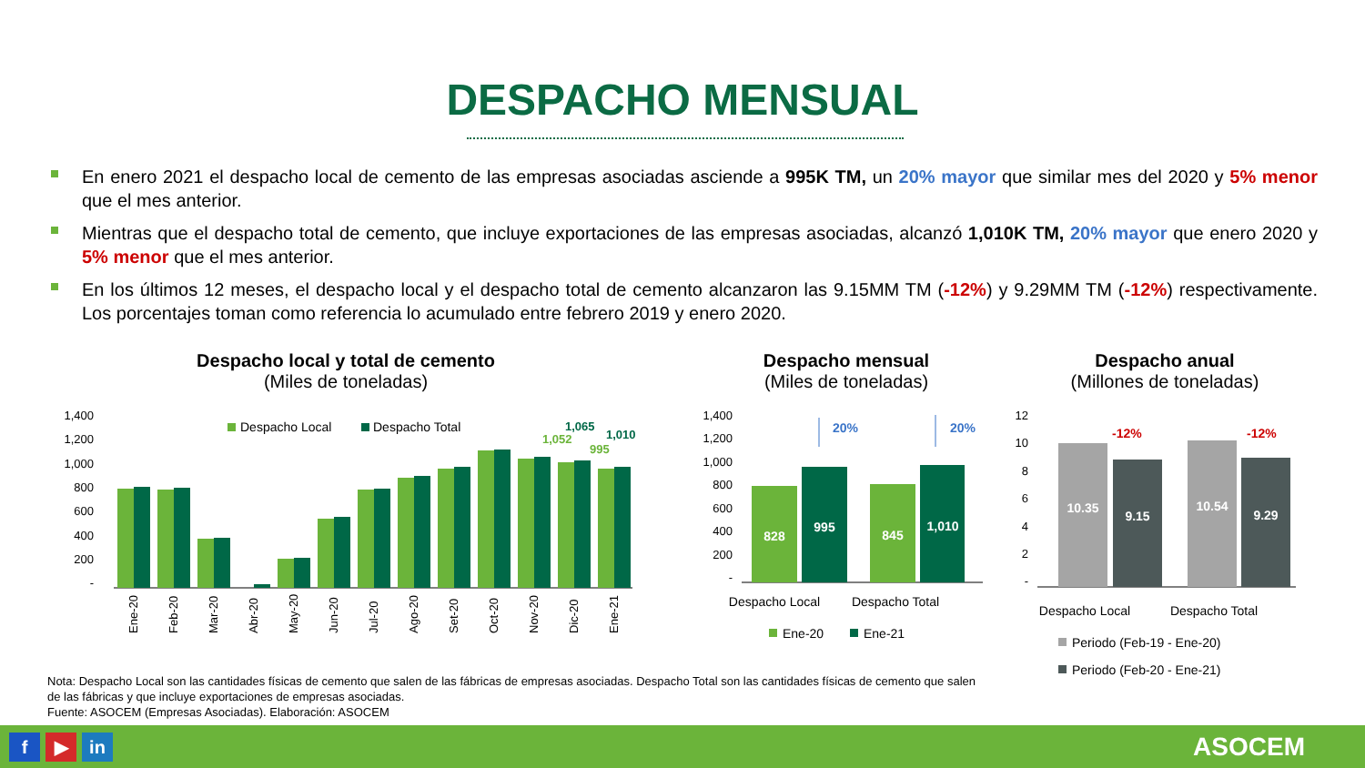DESPACHO MENSUAL
En enero 2021 el despacho local de cemento de las empresas asociadas asciende a 995K TM, un 20% mayor que similar mes del 2020 y 5% menor que el mes anterior.
Mientras que el despacho total de cemento, que incluye exportaciones de las empresas asociadas, alcanzó 1,010K TM, 20% mayor que enero 2020 y 5% menor que el mes anterior.
En los últimos 12 meses, el despacho local y el despacho total de cemento alcanzaron las 9.15MM TM (-12%) y 9.29MM TM (-12%) respectivamente. Los porcentajes toman como referencia lo acumulado entre febrero 2019 y enero 2020.
Despacho local y total de cemento
(Miles de toneladas)
1,400
1,200
1,000
800
600
400
200
-
Despacho Local
Despacho Total
1,052
1,065
995
1,010
Ene-20
Feb-20
Mar-20
Abr-20
May-20
Jun-20
Jul-20
Ago-20
Set-20
Oct-20
Nov-20
Dic-20
Ene-21
Despacho mensual
(Miles de toneladas)
1,400
1,200
1,000
800
600
400
200
-
828
995
845
1,010
20%
20%
Despacho Local
Despacho Total
Ene-20
Ene-21
Despacho anual
(Millones de toneladas)
12
10
8
6
4
2
-
10.35
9.15
10.54
9.29
-12%
-12%
Despacho Local
Despacho Total
Periodo (Feb-19 - Ene-20)
Periodo (Feb-20 - Ene-21)
Nota: Despacho Local son las cantidades físicas de cemento que salen de las fábricas de empresas asociadas. Despacho Total son las cantidades físicas de cemento que salen de las fábricas y que incluye exportaciones de empresas asociadas.
Fuente: ASOCEM (Empresas Asociadas). Elaboración: ASOCEM
f ▶ in ASOCEM